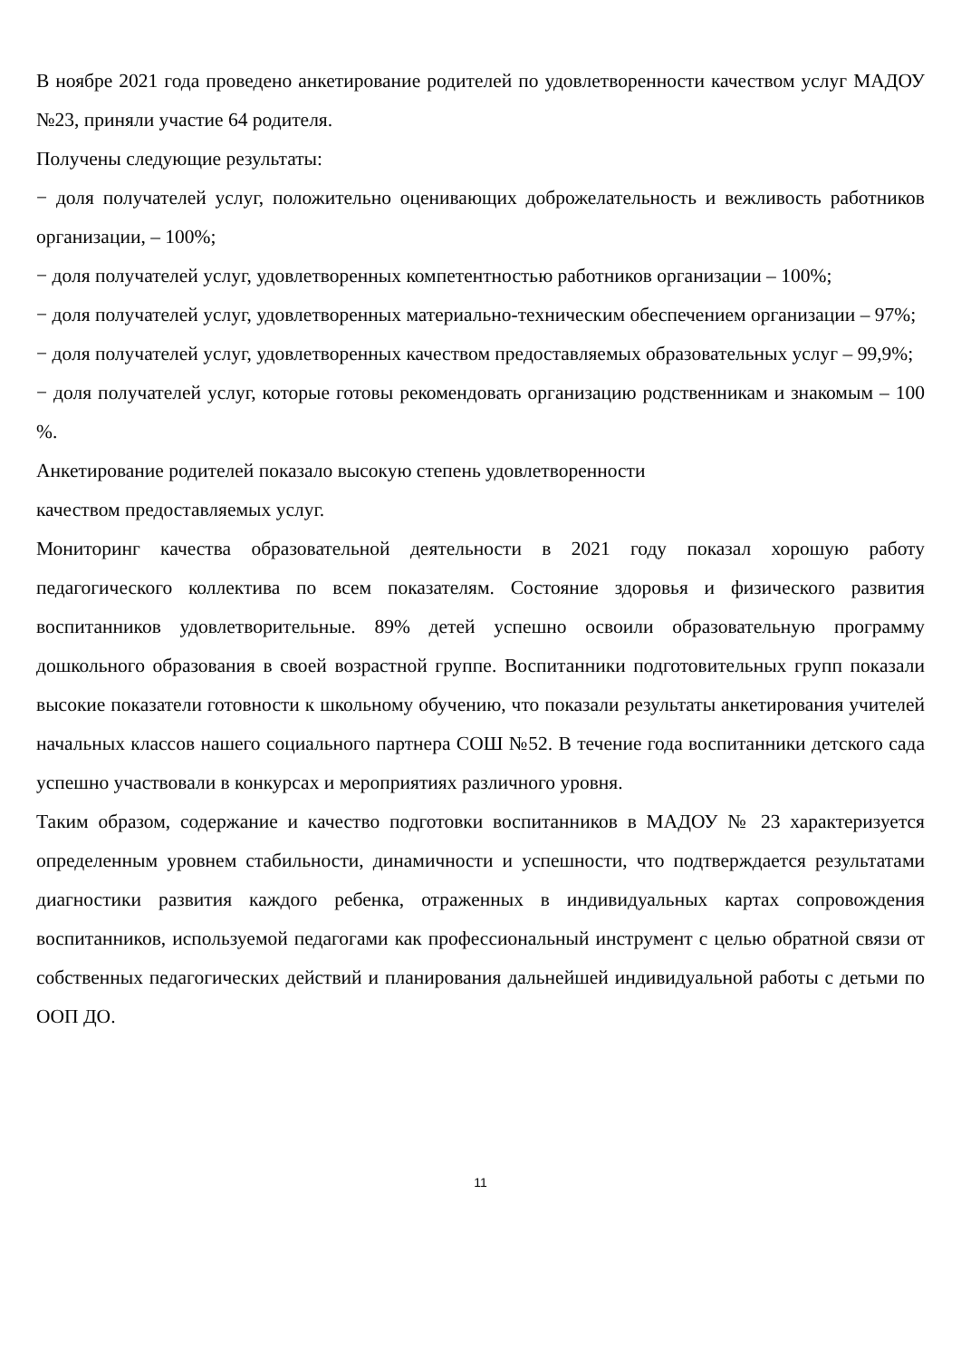В ноябре 2021 года проведено анкетирование родителей по удовлетворенности качеством услуг МАДОУ №23, приняли участие 64 родителя.
Получены следующие результаты:
− доля получателей услуг, положительно оценивающих доброжелательность и вежливость работников организации, – 100%;
− доля получателей услуг, удовлетворенных компетентностью работников организации – 100%;
− доля получателей услуг, удовлетворенных материально-техническим обеспечением организации – 97%;
− доля получателей услуг, удовлетворенных качеством предоставляемых образовательных услуг – 99,9%;
− доля получателей услуг, которые готовы рекомендовать организацию родственникам и знакомым – 100 %.
Анкетирование родителей показало высокую степень удовлетворенности
качеством предоставляемых услуг.
Мониторинг качества образовательной деятельности в 2021 году показал хорошую работу педагогического коллектива по всем показателям. Состояние здоровья и физического развития воспитанников удовлетворительные. 89% детей успешно освоили образовательную программу дошкольного образования в своей возрастной группе. Воспитанники подготовительных групп показали высокие показатели готовности к школьному обучению, что показали результаты анкетирования учителей начальных классов нашего социального партнера СОШ №52. В течение года воспитанники детского сада успешно участвовали в конкурсах и мероприятиях различного уровня.
Таким образом, содержание и качество подготовки воспитанников в МАДОУ № 23 характеризуется определенным уровнем стабильности, динамичности и успешности, что подтверждается результатами диагностики развития каждого ребенка, отраженных в индивидуальных картах сопровождения воспитанников, используемой педагогами как профессиональный инструмент с целью обратной связи от собственных педагогических действий и планирования дальнейшей индивидуальной работы с детьми по ООП ДО.
11